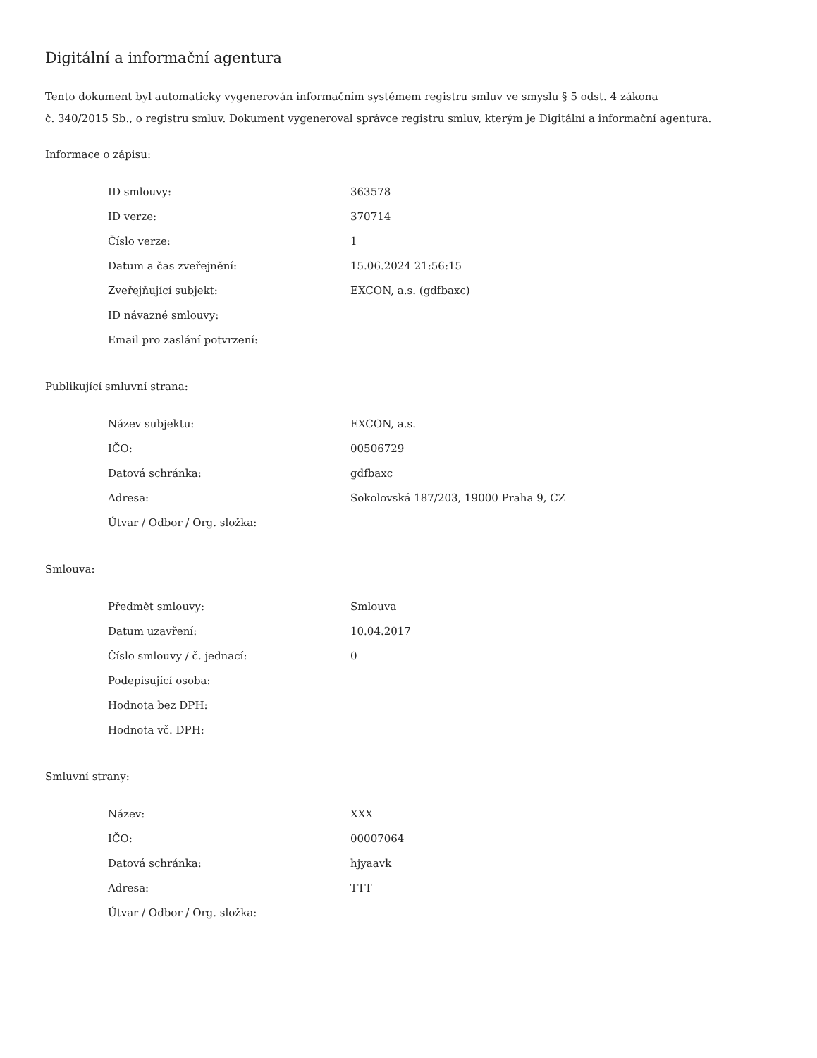Digitální a informační agentura
Tento dokument byl automaticky vygenerován informačním systémem registru smluv ve smyslu § 5 odst. 4 zákona
č. 340/2015 Sb., o registru smluv. Dokument vygeneroval správce registru smluv, kterým je Digitální a informační agentura.
Informace o zápisu:
| ID smlouvy: | 363578 |
| ID verze: | 370714 |
| Číslo verze: | 1 |
| Datum a čas zveřejnění: | 15.06.2024 21:56:15 |
| Zveřejňující subjekt: | EXCON, a.s. (gdfbaxc) |
| ID návazné smlouvy: | |
| Email pro zaslání potvrzení: | |
Publikující smluvní strana:
| Název subjektu: | EXCON, a.s. |
| IČO: | 00506729 |
| Datová schránka: | gdfbaxc |
| Adresa: | Sokolovská 187/203, 19000 Praha 9, CZ |
| Útvar / Odbor / Org. složka: | |
Smlouva:
| Předmět smlouvy: | Smlouva |
| Datum uzavření: | 10.04.2017 |
| Číslo smlouvy / č. jednací: | 0 |
| Podepisující osoba: | |
| Hodnota bez DPH: | |
| Hodnota vč. DPH: | |
Smluvní strany:
| Název: | XXX |
| IČO: | 00007064 |
| Datová schránka: | hjyaavk |
| Adresa: | TTT |
| Útvar / Odbor / Org. složka: | |